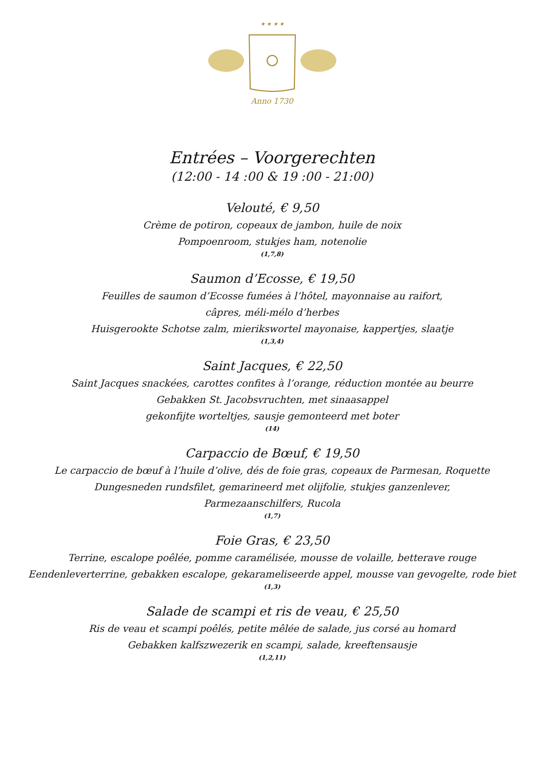★ ★ ★ ★
Anno 1730
Entrées – Voorgerechten
(12:00 - 14 :00 & 19 :00 - 21:00)
Velouté, € 9,50
Crème de potiron, copeaux de jambon, huile de noix
Pompoenroom, stukjes ham, notenolie
(1,7,8)
Saumon d’Ecosse, € 19,50
Feuilles de saumon d’Ecosse fumées à l’hôtel, mayonnaise au raifort,
câpres, méli-mélo d’herbes
Huisgerookte Schotse zalm, mierikswortel mayonaise, kappertjes, slaatje
(1,3,4)
Saint Jacques, € 22,50
Saint Jacques snackées, carottes confites à l’orange, réduction montée au beurre
Gebakken St. Jacobsvruchten, met sinaasappel
gekonfijte worteltjes, sausje gemonteerd met boter
(14)
Carpaccio de Bœuf, € 19,50
Le carpaccio de bœuf à l’huile d’olive, dés de foie gras, copeaux de Parmesan, Roquette
Dungesneden rundsfilet, gemarineerd met olijfolie, stukjes ganzenlever,
Parmezaanschilfers, Rucola
(1,7)
Foie Gras, € 23,50
Terrine, escalope poêlée, pomme caramélisée, mousse de volaille, betterave rouge
Eendenleverterrine, gebakken escalope, gekarameliseerde appel, mousse van gevogelte, rode biet
(1,3)
Salade de scampi et ris de veau, € 25,50
Ris de veau et scampi poêlés, petite mêlée de salade, jus corsé au homard
Gebakken kalfszwezerik en scampi, salade, kreeftensausje
(1,2,11)